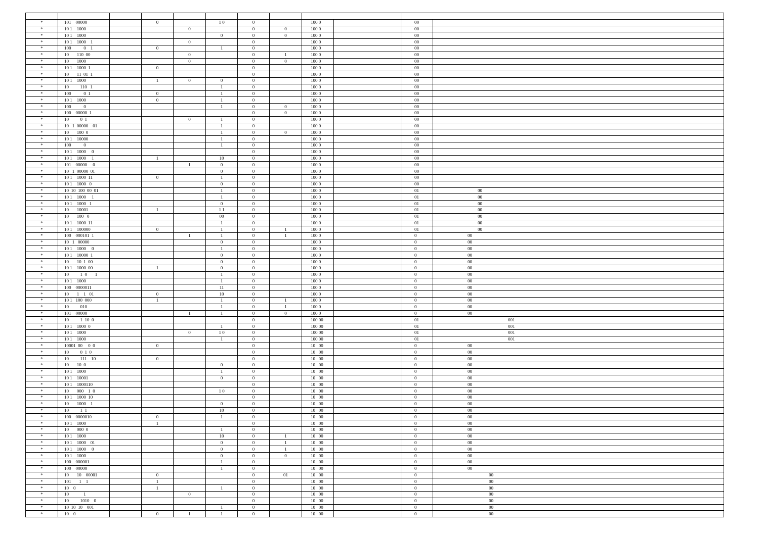| * | 101 00000 | | 0 | | 1 0 | 0 | | 100 0 | | 00 | |
| * | 10 1 1000 | | | 0 | | 0 | 0 | 100 0 | | 00 | |
| * | 10 1 1000 | | | | 0 | 0 | 0 | 100 0 | | 00 | |
| * | 10 1 1000 1 | | | 0 | | 0 | | 100 0 | | 00 | |
| * | 100 0 1 | | 0 | | 1 | 0 | | 100 0 | | 00 | |
| * | 10 110 00 | | | 0 | | 0 | 1 | 100 0 | | 00 | |
| * | 10 1000 | | | 0 | | 0 | 0 | 100 0 | | 00 | |
| * | 10 1 1000 1 | | 0 | | | 0 | | 100 0 | | 00 | |
| * | 10 11 01 1 | | | | | 0 | | 100 0 | | 00 | |
| * | 10 1 1000 | | 1 | 0 | 0 | 0 | | 100 0 | | 00 | |
| * | 10 110 1 | | | | 1 | 0 | | 100 0 | | 00 | |
| * | 100 0 1 | | 0 | | 1 | 0 | | 100 0 | | 00 | |
| * | 10 1 1000 | | 0 | | 1 | 0 | | 100 0 | | 00 | |
| * | 100 0 | | | | 1 | 0 | 0 | 100 0 | | 00 | |
| * | 100 00000 1 | | | | | 0 | 0 | 100 0 | | 00 | |
| * | 10 0 1 | | | 0 | 1 | 0 | | 100 0 | | 00 | |
| * | 10 1 00000 01 | | | | 1 | 0 | | 100 0 | | 00 | |
| * | 10 100 0 | | | | 1 | 0 | 0 | 100 0 | | 00 | |
| * | 10 1 10000 | | | | 1 | 0 | | 100 0 | | 00 | |
| * | 100 0 | | | | 1 | 0 | | 100 0 | | 00 | |
| * | 10 1 1000 0 | | | | | 0 | | 100 0 | | 00 | |
| * | 10 1 1000 1 | | 1 | | 10 | 0 | | 100 0 | | 00 | |
| * | 101 00000 0 | | | 1 | 0 | 0 | | 100 0 | | 00 | |
| * | 10 1 00000 01 | | | | 0 | 0 | | 100 0 | | 00 | |
| * | 10 1 1000 11 | | 0 | | 1 | 0 | | 100 0 | | 00 | |
| * | 10 1 1000 0 | | | | 0 | 0 | | 100 0 | | 00 | |
| * | 10 10 100 00 01 | | | | 1 | 0 | | 100 0 | | 01 | 00 |
| * | 10 1 1000 1 | | | | 1 | 0 | | 100 0 | | 01 | 00 |
| * | 10 1 1000 1 | | | | 0 | 0 | | 100 0 | | 01 | 00 |
| * | 10 10001 | | 1 | | 1 1 | 0 | | 100 0 | | 01 | 00 |
| * | 10 100 0 | | | | 00 | 0 | | 100 0 | | 01 | 00 |
| * | 10 1 1000 11 | | | | 1 | 0 | | 100 0 | | 01 | 00 |
| * | 10 1 100000 | | 0 | | 1 | 0 | 1 | 100 0 | | 01 | 00 |
| * | 100 000101 1 | | | 1 | 1 | 0 | 1 | 100 0 | | 0 | 00 |
| * | 10 1 00000 | | | | 0 | 0 | | 100 0 | | 0 | 00 |
| * | 10 1 1000 0 | | | | 1 | 0 | | 100 0 | | 0 | 00 |
| * | 10 1 10000 1 | | | | 0 | 0 | | 100 0 | | 0 | 00 |
| * | 10 10 1 00 | | | | 0 | 0 | | 100 0 | | 0 | 00 |
| * | 10 1 1000 00 | | 1 | | 0 | 0 | | 100 0 | | 0 | 00 |
| * | 10 1 0 1 | | | | 1 | 0 | | 100 0 | | 0 | 00 |
| * | 10 1 1000 | | | | 1 | 0 | | 100 0 | | 0 | 00 |
| * | 100 0000011 | | | | 11 | 0 | | 100 0 | | 0 | 00 |
| * | 10 1 1 01 | | 0 | | 10 | 0 | | 100 0 | | 0 | 00 |
| * | 10 1 100 000 | | 1 | | 1 | 0 | 1 | 100 0 | | 0 | 00 |
| * | 10 010 | | | | 1 | 0 | 1 | 100 0 | | 0 | 00 |
| * | 101 00000 | | | 1 | 1 | 0 | 0 | 100 0 | | 0 | 00 |
| * | 10 1 10 0 | | | | | 0 | | 100 00 | | 01 | 001 |
| * | 10 1 1000 0 | | | | 1 | 0 | | 100 00 | | 01 | 001 |
| * | 10 1 1000 | | | 0 | 1 0 | 0 | | 100 00 | | 01 | 001 |
| * | 10 1 1000 | | | | 1 | 0 | | 100 00 | | 01 | 001 |
| * | 10001 00 0 0 | | 0 | | | 0 | | 10 00 | | 0 | 00 |
| * | 10 0 1 0 | | | | | 0 | | 10 00 | | 0 | 00 |
| * | 10 111 10 | | 0 | | | 0 | | 10 00 | | 0 | 00 |
| * | 10 10 0 | | | | 0 | 0 | | 10 00 | | 0 | 00 |
| * | 10 1 1000 | | | | 1 | 0 | | 10 00 | | 0 | 00 |
| * | 10 1 10001 | | | | 0 | 0 | | 10 00 | | 0 | 00 |
| * | 10 1 1000110 | | | | | 0 | | 10 00 | | 0 | 00 |
| * | 10 000 1 0 | | | | 1 0 | 0 | | 10 00 | | 0 | 00 |
| * | 10 1 1000 10 | | | | | 0 | | 10 00 | | 0 | 00 |
| * | 10 1000 1 | | | | 0 | 0 | | 10 00 | | 0 | 00 |
| * | 10 1 1 | | | | 10 | 0 | | 10 00 | | 0 | 00 |
| * | 100 0000010 | | 0 | | 1 | 0 | | 10 00 | | 0 | 00 |
| * | 10 1 1000 | | 1 | | | 0 | | 10 00 | | 0 | 00 |
| * | 10 000 0 | | | | 1 | 0 | | 10 00 | | 0 | 00 |
| * | 10 1 1000 | | | | 10 | 0 | 1 | 10 00 | | 0 | 00 |
| * | 10 1 1000 01 | | | | 0 | 0 | 1 | 10 00 | | 0 | 00 |
| * | 10 1 1000 0 | | | | 0 | 0 | 1 | 10 00 | | 0 | 00 |
| * | 10 1 1000 | | | | 0 | 0 | 0 | 10 00 | | 0 | 00 |
| * | 100 000001 | | | | 1 | 0 | | 10 00 | | 0 | 00 |
| * | 100 00000 | | | | 1 | 0 | | 10 00 | | 0 | 00 |
| * | 10 10 00001 | | 0 | | | 0 | 01 | 10 00 | | 0 | 00 |
| * | 101 1 1 | | 1 | | | 0 | | 10 00 | | 0 | 00 |
| * | 10 0 | | 1 | | 1 | 0 | | 10 00 | | 0 | 00 |
| * | 10 1 | | | 0 | | 0 | | 10 00 | | 0 | 00 |
| * | 10 1010 0 | | | | | 0 | | 10 00 | | 0 | 00 |
| * | 10 10 10 001 | | | | 1 | 0 | | 10 00 | | 0 | 00 |
| * | 10 0 | | 0 | 1 | 1 | 0 | | 10 00 | | 0 | 00 |